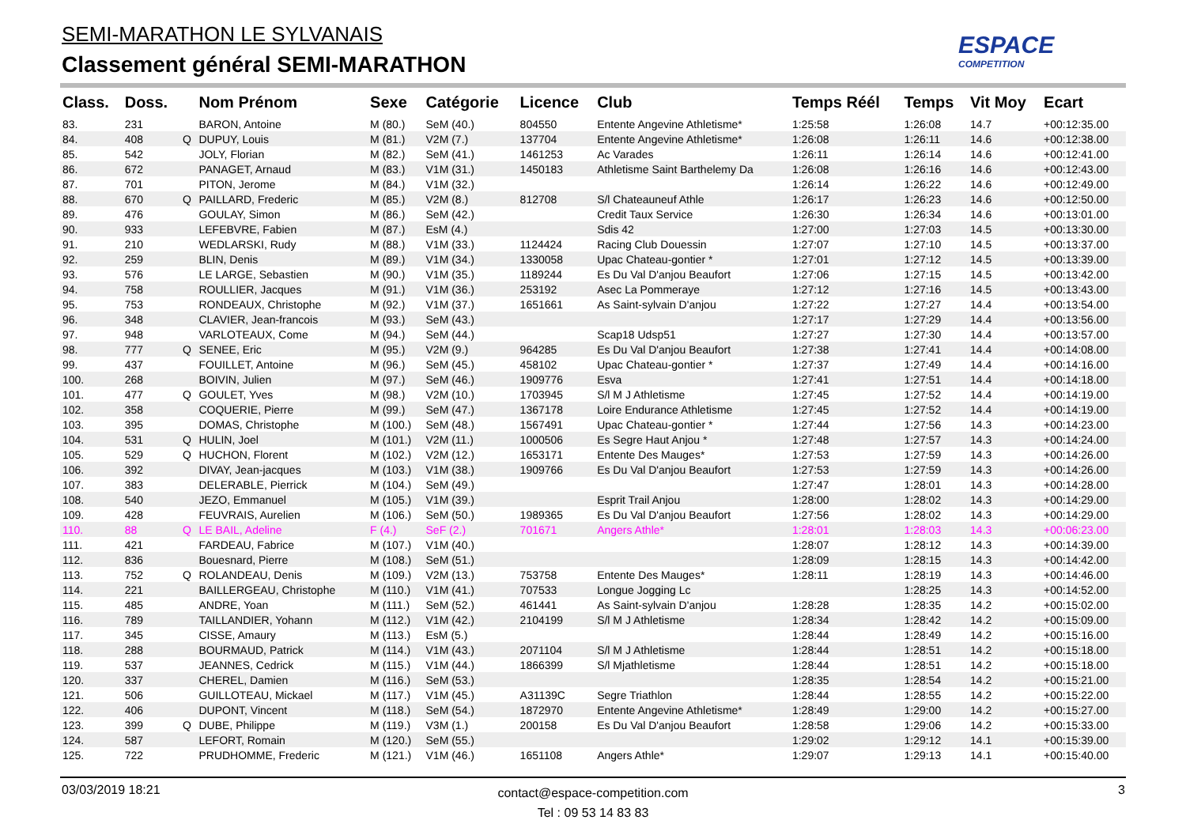SEMI-MARATHON LE SYLVANAIS
Classement général SEMI-MARATHON
ESPACE
COMPETITION
| Class. | Doss. | | Nom Prénom | Sexe | Catégorie | Licence | Club | Temps Réél | Temps | Vit Moy | Ecart |
| --- | --- | --- | --- | --- | --- | --- | --- | --- | --- | --- | --- |
| 83. | 231 | | BARON, Antoine | M (80.) | SeM (40.) | 804550 | Entente Angevine Athletisme* | 1:25:58 | 1:26:08 | 14.7 | +00:12:35.00 |
| 84. | 408 | Q | DUPUY, Louis | M (81.) | V2M (7.) | 137704 | Entente Angevine Athletisme* | 1:26:08 | 1:26:11 | 14.6 | +00:12:38.00 |
| 85. | 542 | | JOLY, Florian | M (82.) | SeM (41.) | 1461253 | Ac Varades | 1:26:11 | 1:26:14 | 14.6 | +00:12:41.00 |
| 86. | 672 | | PANAGET, Arnaud | M (83.) | V1M (31.) | 1450183 | Athletisme Saint Barthelemy Da | 1:26:08 | 1:26:16 | 14.6 | +00:12:43.00 |
| 87. | 701 | | PITON, Jerome | M (84.) | V1M (32.) | | | 1:26:14 | 1:26:22 | 14.6 | +00:12:49.00 |
| 88. | 670 | Q | PAILLARD, Frederic | M (85.) | V2M (8.) | 812708 | S/l Chateauneuf Athle | 1:26:17 | 1:26:23 | 14.6 | +00:12:50.00 |
| 89. | 476 | | GOULAY, Simon | M (86.) | SeM (42.) | | Credit Taux Service | 1:26:30 | 1:26:34 | 14.6 | +00:13:01.00 |
| 90. | 933 | | LEFEBVRE, Fabien | M (87.) | EsM (4.) | | Sdis 42 | 1:27:00 | 1:27:03 | 14.5 | +00:13:30.00 |
| 91. | 210 | | WEDLARSKI, Rudy | M (88.) | V1M (33.) | 1124424 | Racing Club Douessin | 1:27:07 | 1:27:10 | 14.5 | +00:13:37.00 |
| 92. | 259 | | BLIN, Denis | M (89.) | V1M (34.) | 1330058 | Upac Chateau-gontier * | 1:27:01 | 1:27:12 | 14.5 | +00:13:39.00 |
| 93. | 576 | | LE LARGE, Sebastien | M (90.) | V1M (35.) | 1189244 | Es Du Val D'anjou Beaufort | 1:27:06 | 1:27:15 | 14.5 | +00:13:42.00 |
| 94. | 758 | | ROULLIER, Jacques | M (91.) | V1M (36.) | 253192 | Asec La Pommeraye | 1:27:12 | 1:27:16 | 14.5 | +00:13:43.00 |
| 95. | 753 | | RONDEAUX, Christophe | M (92.) | V1M (37.) | 1651661 | As Saint-sylvain D'anjou | 1:27:22 | 1:27:27 | 14.4 | +00:13:54.00 |
| 96. | 348 | | CLAVIER, Jean-francois | M (93.) | SeM (43.) | | | 1:27:17 | 1:27:29 | 14.4 | +00:13:56.00 |
| 97. | 948 | | VARLOTEAUX, Come | M (94.) | SeM (44.) | | Scap18 Udsp51 | 1:27:27 | 1:27:30 | 14.4 | +00:13:57.00 |
| 98. | 777 | Q | SENEE, Eric | M (95.) | V2M (9.) | 964285 | Es Du Val D'anjou Beaufort | 1:27:38 | 1:27:41 | 14.4 | +00:14:08.00 |
| 99. | 437 | | FOUILLET, Antoine | M (96.) | SeM (45.) | 458102 | Upac Chateau-gontier * | 1:27:37 | 1:27:49 | 14.4 | +00:14:16.00 |
| 100. | 268 | | BOIVIN, Julien | M (97.) | SeM (46.) | 1909776 | Esva | 1:27:41 | 1:27:51 | 14.4 | +00:14:18.00 |
| 101. | 477 | Q | GOULET, Yves | M (98.) | V2M (10.) | 1703945 | S/l M J Athletisme | 1:27:45 | 1:27:52 | 14.4 | +00:14:19.00 |
| 102. | 358 | | COQUERIE, Pierre | M (99.) | SeM (47.) | 1367178 | Loire Endurance Athletisme | 1:27:45 | 1:27:52 | 14.4 | +00:14:19.00 |
| 103. | 395 | | DOMAS, Christophe | M (100.) | SeM (48.) | 1567491 | Upac Chateau-gontier * | 1:27:44 | 1:27:56 | 14.3 | +00:14:23.00 |
| 104. | 531 | Q | HULIN, Joel | M (101.) | V2M (11.) | 1000506 | Es Segre Haut Anjou * | 1:27:48 | 1:27:57 | 14.3 | +00:14:24.00 |
| 105. | 529 | Q | HUCHON, Florent | M (102.) | V2M (12.) | 1653171 | Entente Des Mauges* | 1:27:53 | 1:27:59 | 14.3 | +00:14:26.00 |
| 106. | 392 | | DIVAY, Jean-jacques | M (103.) | V1M (38.) | 1909766 | Es Du Val D'anjou Beaufort | 1:27:53 | 1:27:59 | 14.3 | +00:14:26.00 |
| 107. | 383 | | DELERABLE, Pierrick | M (104.) | SeM (49.) | | | 1:27:47 | 1:28:01 | 14.3 | +00:14:28.00 |
| 108. | 540 | | JEZO, Emmanuel | M (105.) | V1M (39.) | | Esprit Trail Anjou | 1:28:00 | 1:28:02 | 14.3 | +00:14:29.00 |
| 109. | 428 | | FEUVRAIS, Aurelien | M (106.) | SeM (50.) | 1989365 | Es Du Val D'anjou Beaufort | 1:27:56 | 1:28:02 | 14.3 | +00:14:29.00 |
| 110. | 88 | Q | LE BAIL, Adeline | F (4.) | SeF (2.) | 701671 | Angers Athle* | 1:28:01 | 1:28:03 | 14.3 | +00:06:23.00 |
| 111. | 421 | | FARDEAU, Fabrice | M (107.) | V1M (40.) | | | 1:28:07 | 1:28:12 | 14.3 | +00:14:39.00 |
| 112. | 836 | | Bouesnard, Pierre | M (108.) | SeM (51.) | | | 1:28:09 | 1:28:15 | 14.3 | +00:14:42.00 |
| 113. | 752 | Q | ROLANDEAU, Denis | M (109.) | V2M (13.) | 753758 | Entente Des Mauges* | 1:28:11 | 1:28:19 | 14.3 | +00:14:46.00 |
| 114. | 221 | | BAILLERGEAU, Christophe | M (110.) | V1M (41.) | 707533 | Longue Jogging Lc | | 1:28:25 | 14.3 | +00:14:52.00 |
| 115. | 485 | | ANDRE, Yoan | M (111.) | SeM (52.) | 461441 | As Saint-sylvain D'anjou | 1:28:28 | 1:28:35 | 14.2 | +00:15:02.00 |
| 116. | 789 | | TAILLANDIER, Yohann | M (112.) | V1M (42.) | 2104199 | S/l M J Athletisme | 1:28:34 | 1:28:42 | 14.2 | +00:15:09.00 |
| 117. | 345 | | CISSE, Amaury | M (113.) | EsM (5.) | | | 1:28:44 | 1:28:49 | 14.2 | +00:15:16.00 |
| 118. | 288 | | BOURMAUD, Patrick | M (114.) | V1M (43.) | 2071104 | S/l M J Athletisme | 1:28:44 | 1:28:51 | 14.2 | +00:15:18.00 |
| 119. | 537 | | JEANNES, Cedrick | M (115.) | V1M (44.) | 1866399 | S/l Mjathletisme | 1:28:44 | 1:28:51 | 14.2 | +00:15:18.00 |
| 120. | 337 | | CHEREL, Damien | M (116.) | SeM (53.) | | | 1:28:35 | 1:28:54 | 14.2 | +00:15:21.00 |
| 121. | 506 | | GUILLOTEAU, Mickael | M (117.) | V1M (45.) | A31139C | Segre Triathlon | 1:28:44 | 1:28:55 | 14.2 | +00:15:22.00 |
| 122. | 406 | | DUPONT, Vincent | M (118.) | SeM (54.) | 1872970 | Entente Angevine Athletisme* | 1:28:49 | 1:29:00 | 14.2 | +00:15:27.00 |
| 123. | 399 | Q | DUBE, Philippe | M (119.) | V3M (1.) | 200158 | Es Du Val D'anjou Beaufort | 1:28:58 | 1:29:06 | 14.2 | +00:15:33.00 |
| 124. | 587 | | LEFORT, Romain | M (120.) | SeM (55.) | | | 1:29:02 | 1:29:12 | 14.1 | +00:15:39.00 |
| 125. | 722 | | PRUDHOMME, Frederic | M (121.) | V1M (46.) | 1651108 | Angers Athle* | 1:29:07 | 1:29:13 | 14.1 | +00:15:40.00 |
03/03/2019 18:21
contact@espace-competition.com
Tel : 09 53 14 83 83
3